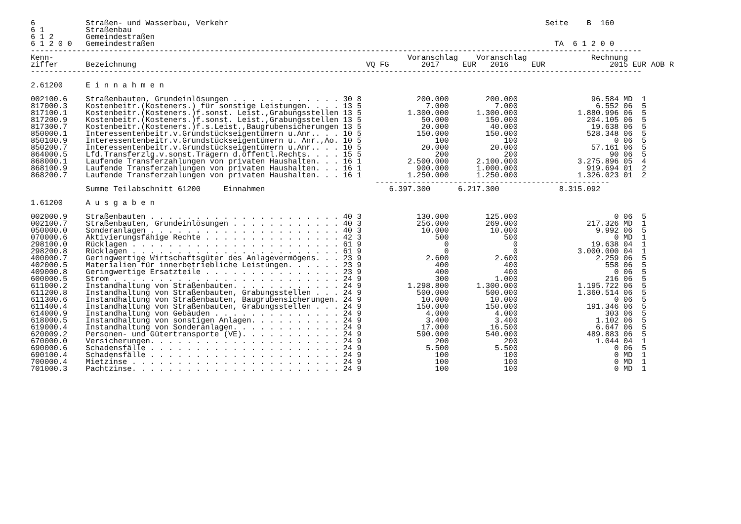6           Straßen- und Wasserbau, Verkehr                                                                     Seite    B  160
6 1         Straßenbau
6 1 2       Gemeindestraßen
6 1 2 0 0   Gemeindestraßen                                                                                       TA  6 1 2 0 0
-------------------------------------------------------------------------------------------------------------------------------------
Kenn-                                                                             Voranschlag    Voranschlag              Rechnung
ziffer      Bezeichnung                                                  VQ FG       2017     EUR   2016     EUR              2015 EUR AOB R
-------------------------------------------------------------------------------------------------------------------------------------

2.61200     E i n n a h m e n

002100.6    Straßenbauten, Grundeinlösungen . . . . . . . . . . . . 30 8            200.000        200.000                96.584 MD  1
817000.3    Kostenbeitr.(Kosteners.) für sonstige Leistungen. . . . 13 5              7.000          7.000                 6.552 06  5
817100.1    Kostenbeitr.(Kosteners.)f.sonst. Leist.,Grabungsstellen 13 5          1.300.000      1.300.000             1.880.996 06  5
817200.9    Kostenbeitr.(Kosteners.)f.sonst. Leist.,Grabungsstellen 13 5             50.000        150.000               204.105 06  5
817300.7    Kostenbeitr.(Kosteners.)f.s.Leist.,Baugrubensicherungen 13 5             20.000         40.000                19.638 06  5
850000.1    Interessentenbeitr.v.Grundstückseigentümern u.Anr.. . . 10 5            150.000        150.000               528.348 06  5
850100.9    Interessentenbeitr.v.Grundstückseigentümern u. Anr.,Ao. 10 5                100            100                     0 06  5
850200.7    Interessentenbeitr.v.Grundstückseigentümern u.Anr.. . . 10 5             20.000         20.000                57.161 06  5
864000.5    Lfd.Transferzlg.v.sonst.Trägern d.öffentl.Rechts. . . . 15 5                200            200                    90 06  5
868000.1    Laufende Transferzahlungen von privaten Haushalten. . . 16 1          2.500.000      2.100.000             3.275.896 05  4
868100.9    Laufende Transferzahlungen von privaten Haushalten. . . 16 1            900.000      1.000.000               919.694 01  2
868200.7    Laufende Transferzahlungen von privaten Haushalten. . . 16 1          1.250.000      1.250.000             1.326.023 01  2
                                                                           ---------------------------------------------------
            Summe Teilabschnitt 61200     Einnahmen                           6.397.300      6.217.300             8.315.092

1.61200     A u s g a b e n

002000.9    Straßenbauten . . . . . . . . . . . . . . . . . . . . . 40 3            130.000        125.000                     0 06  5
002100.7    Straßenbauten, Grundeinlösungen . . . . . . . . . . . . 40 3            256.000        269.000               217.326 MD  1
050000.0    Sonderanlagen . . . . . . . . . . . . . . . . . . . . . 40 3             10.000         10.000                 9.992 06  5
070000.6    Aktivierungsfähige Rechte . . . . . . . . . . . . . . . 42 3                500            500                     0 MD  1
298100.0    Rücklagen . . . . . . . . . . . . . . . . . . . . . . . 61 9                  0              0                19.638 04  1
298200.8    Rücklagen . . . . . . . . . . . . . . . . . . . . . . . 61 9                  0              0             3.000.000 04  1
400000.7    Geringwertige Wirtschaftsgüter des Anlagevermögens. . . 23 9              2.600          2.600                 2.259 06  5
402000.5    Materialien für innerbetriebliche Leistungen. . . . . . 23 9                400            400                   558 06  5
409000.8    Geringwertige Ersatzteile . . . . . . . . . . . . . . . 23 9                400            400                     0 06  5
600000.5    Strom . . . . . . . . . . . . . . . . . . . . . . . . . 24 9                300          1.000                   216 06  5
611000.2    Instandhaltung von Straßenbauten. . . . . . . . . . . . 24 9          1.298.800      1.300.000             1.195.722 06  5
611200.8    Instandhaltung von Straßenbauten, Grabungsstellen . . . 24 9            500.000        500.000             1.360.514 06  5
611300.6    Instandhaltung von Straßenbauten, Baugrubensicherungen. 24 9             10.000         10.000                     0 06  5
611400.4    Instandhaltung von Straßenbauten, Grabungsstellen . . . 24 9            150.000        150.000               191.346 06  5
614000.9    Instandhaltung von Gebäuden . . . . . . . . . . . . . . 24 9              4.000          4.000                   303 06  5
618000.5    Instandhaltung von sonstigen Anlagen. . . . . . . . . . 24 9              3.400          3.400                 1.102 06  5
619000.4    Instandhaltung von Sonderanlagen. . . . . . . . . . . . 24 9             17.000         16.500                 6.647 06  5
620009.2    Personen- und Gütertransporte (VE). . . . . . . . . . . 24 9            590.000        540.000               489.883 06  5
670000.0    Versicherungen. . . . . . . . . . . . . . . . . . . . . 24 9                200            200                 1.044 04  1
690000.6    Schadensfälle . . . . . . . . . . . . . . . . . . . . . 24 9              5.500          5.500                     0 06  5
690100.4    Schadensfälle . . . . . . . . . . . . . . . . . . . . . 24 9                100            100                     0 MD  1
700000.4    Mietzinse . . . . . . . . . . . . . . . . . . . . . . . 24 9                100            100                     0 MD  1
701000.3    Pachtzinse. . . . . . . . . . . . . . . . . . . . . . . 24 9                100            100                     0 MD  1